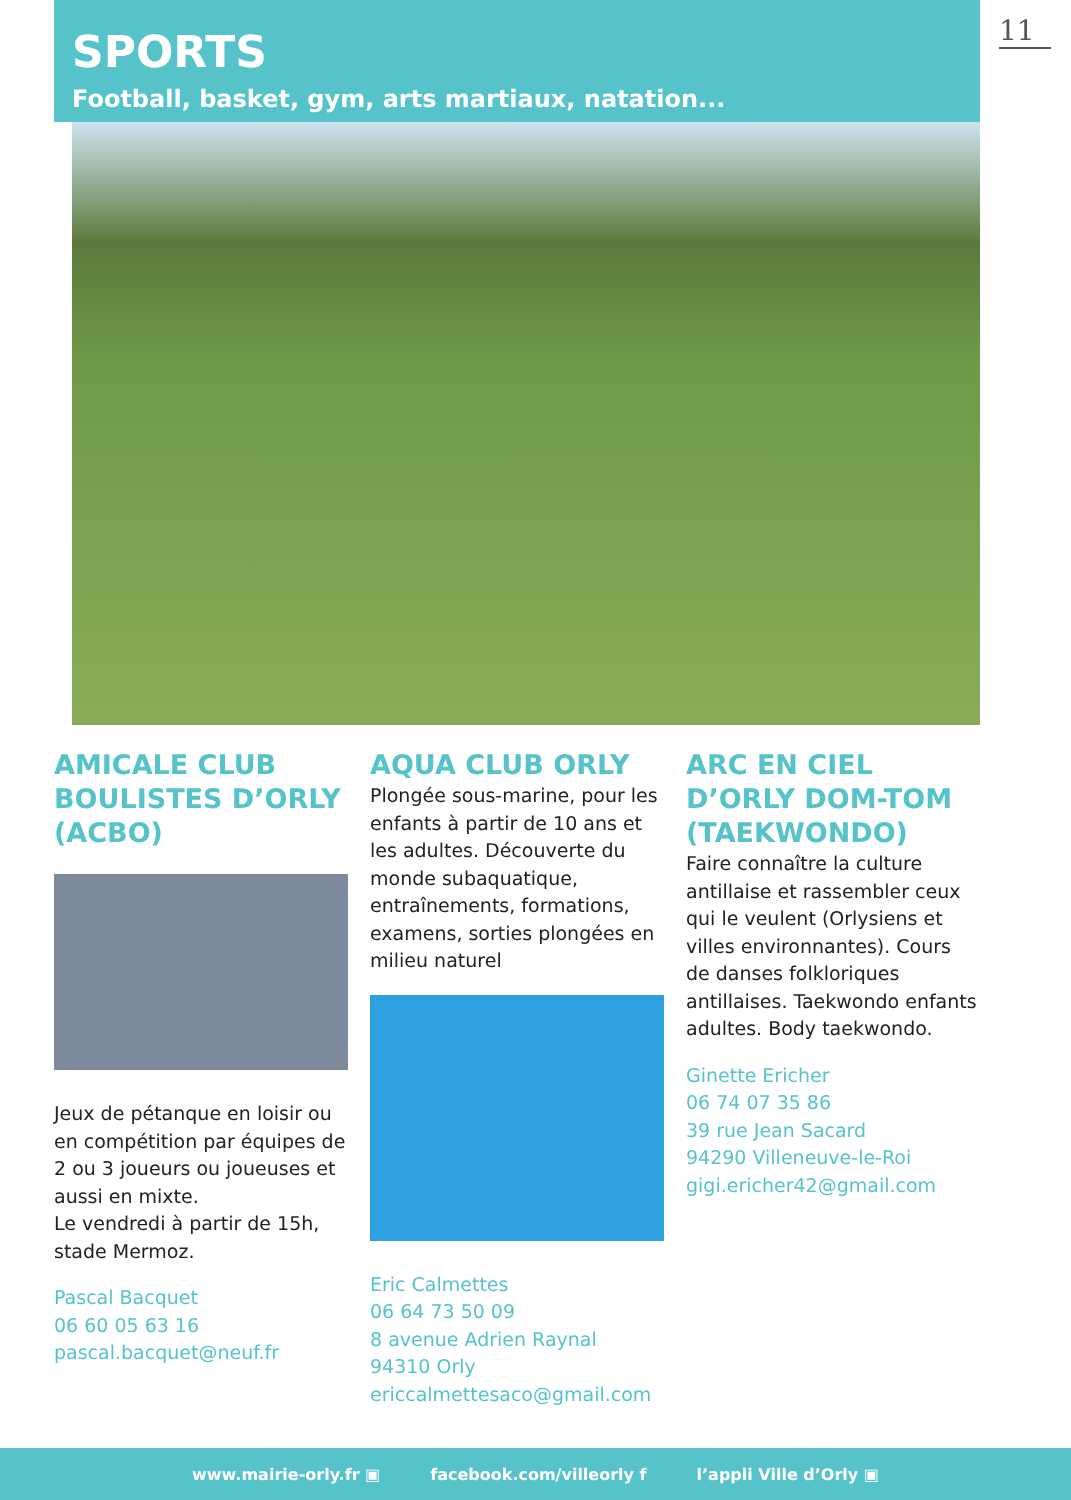SPORTS
Football, basket, gym, arts martiaux, natation...
11
AMICALE CLUB BOULISTES D’ORLY (ACBO)
Jeux de pétanque en loisir ou en compétition par équipes de 2 ou 3 joueurs ou joueuses et aussi en mixte.
Le vendredi à partir de 15h, stade Mermoz.
Pascal Bacquet
06 60 05 63 16
pascal.bacquet@neuf.fr
AQUA CLUB ORLY
Plongée sous-marine, pour les enfants à partir de 10 ans et les adultes. Découverte du monde subaquatique, entraînements, formations, examens, sorties plongées en milieu naturel
Eric Calmettes
06 64 73 50 09
8 avenue Adrien Raynal
94310 Orly
ericcalmettesaco@gmail.com
ARC EN CIEL D’ORLY DOM-TOM (TAEKWONDO)
Faire connaître la culture antillaise et rassembler ceux qui le veulent (Orlysiens et villes environnantes). Cours de danses folkloriques antillaises. Taekwondo enfants adultes. Body taekwondo.
Ginette Ericher
06 74 07 35 86
39 rue Jean Sacard
94290 Villeneuve-le-Roi
gigi.ericher42@gmail.com
www.mairie-orly.fr ▣ facebook.com/villeorly f l’appli Ville d’Orly ▣